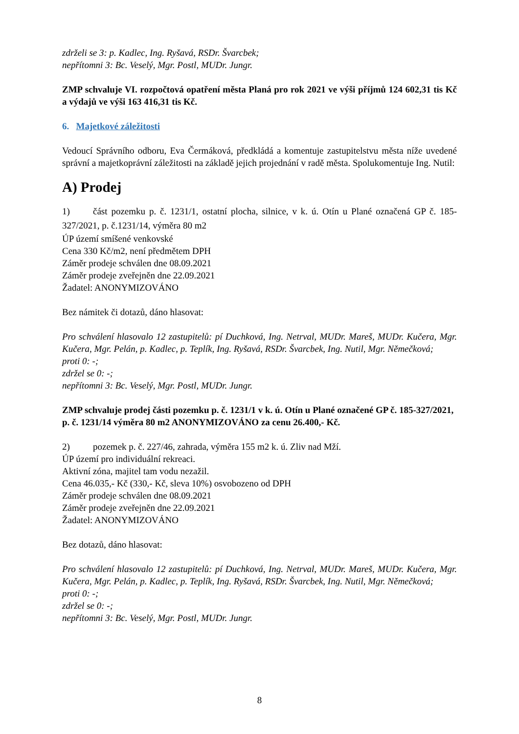zdrželi se 3: p. Kadlec, Ing. Ryšavá, RSDr. Švarcbek;
nepřítomni 3: Bc. Veselý, Mgr. Postl, MUDr. Jungr.
ZMP schvaluje VI. rozpočtová opatření města Planá pro rok 2021 ve výši příjmů 124 602,31 tis Kč a výdajů ve výši 163 416,31 tis Kč.
6. Majetkové záležitosti
Vedoucí Správního odboru, Eva Čermáková, předkládá a komentuje zastupitelstvu města níže uvedené správní a majetkoprávní záležitosti na základě jejich projednání v radě města. Spolukomentuje Ing. Nutil:
A) Prodej
1) část pozemku p. č. 1231/1, ostatní plocha, silnice, v k. ú. Otín u Plané označená GP č. 185-327/2021, p. č.1231/14, výměra 80 m2
ÚP území smíšené venkovské
Cena 330 Kč/m2, není předmětem DPH
Záměr prodeje schválen dne 08.09.2021
Záměr prodeje zveřejněn dne 22.09.2021
Žadatel: ANONYMIZOVÁNO
Bez námitek či dotazů, dáno hlasovat:
Pro schválení hlasovalo 12 zastupitelů: pí Duchková, Ing. Netrval, MUDr. Mareš, MUDr. Kučera, Mgr. Kučera, Mgr. Pelán, p. Kadlec, p. Teplík, Ing. Ryšavá, RSDr. Švarcbek, Ing. Nutil, Mgr. Němečková;
proti 0: -;
zdržel se 0: -;
nepřítomni 3: Bc. Veselý, Mgr. Postl, MUDr. Jungr.
ZMP schvaluje prodej části pozemku p. č. 1231/1 v k. ú. Otín u Plané označené GP č. 185-327/2021, p. č. 1231/14 výměra 80 m2 ANONYMIZOVÁNO za cenu 26.400,- Kč.
2) pozemek p. č. 227/46, zahrada, výměra 155 m2 k. ú. Zliv nad Mží.
ÚP území pro individuální rekreaci.
Aktivní zóna, majitel tam vodu nezažil.
Cena 46.035,- Kč (330,- Kč, sleva 10%) osvobozeno od DPH
Záměr prodeje schválen dne 08.09.2021
Záměr prodeje zveřejněn dne 22.09.2021
Žadatel: ANONYMIZOVÁNO
Bez dotazů, dáno hlasovat:
Pro schválení hlasovalo 12 zastupitelů: pí Duchková, Ing. Netrval, MUDr. Mareš, MUDr. Kučera, Mgr. Kučera, Mgr. Pelán, p. Kadlec, p. Teplík, Ing. Ryšavá, RSDr. Švarcbek, Ing. Nutil, Mgr. Němečková;
proti 0: -;
zdržel se 0: -;
nepřítomni 3: Bc. Veselý, Mgr. Postl, MUDr. Jungr.
8